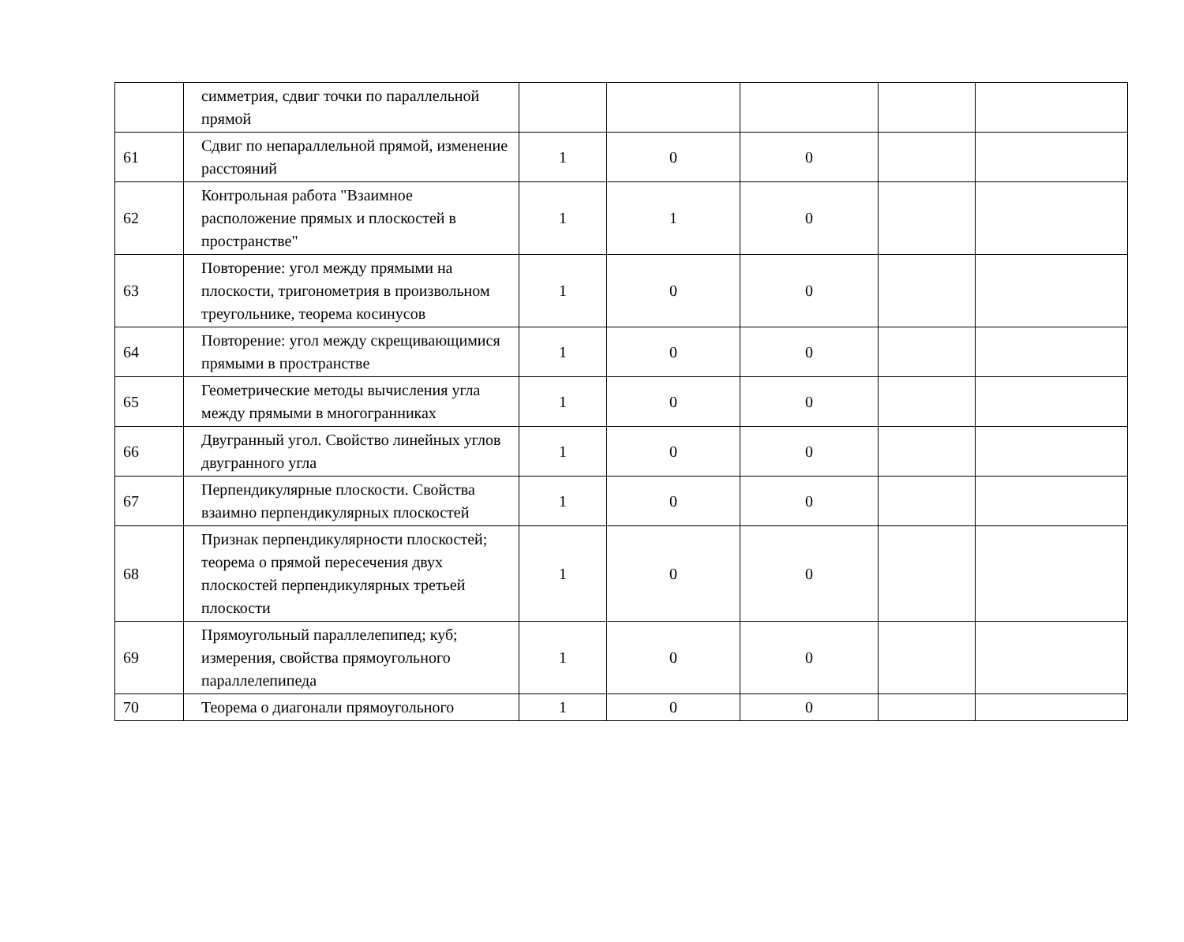| | симметрия, сдвиг точки по параллельной прямой | | | | | |
| 61 | Сдвиг по непараллельной прямой, изменение расстояний | 1 | 0 | 0 | | |
| 62 | Контрольная работа "Взаимное расположение прямых и плоскостей в пространстве" | 1 | 1 | 0 | | |
| 63 | Повторение: угол между прямыми на плоскости, тригонометрия в произвольном треугольнике, теорема косинусов | 1 | 0 | 0 | | |
| 64 | Повторение: угол между скрещивающимися прямыми в пространстве | 1 | 0 | 0 | | |
| 65 | Геометрические методы вычисления угла между прямыми в многогранниках | 1 | 0 | 0 | | |
| 66 | Двугранный угол. Свойство линейных углов двугранного угла | 1 | 0 | 0 | | |
| 67 | Перпендикулярные плоскости. Свойства взаимно перпендикулярных плоскостей | 1 | 0 | 0 | | |
| 68 | Признак перпендикулярности плоскостей; теорема о прямой пересечения двух плоскостей перпендикулярных третьей плоскости | 1 | 0 | 0 | | |
| 69 | Прямоугольный параллелепипед; куб; измерения, свойства прямоугольного параллелепипеда | 1 | 0 | 0 | | |
| 70 | Теорема о диагонали прямоугольного | 1 | 0 | 0 | | |